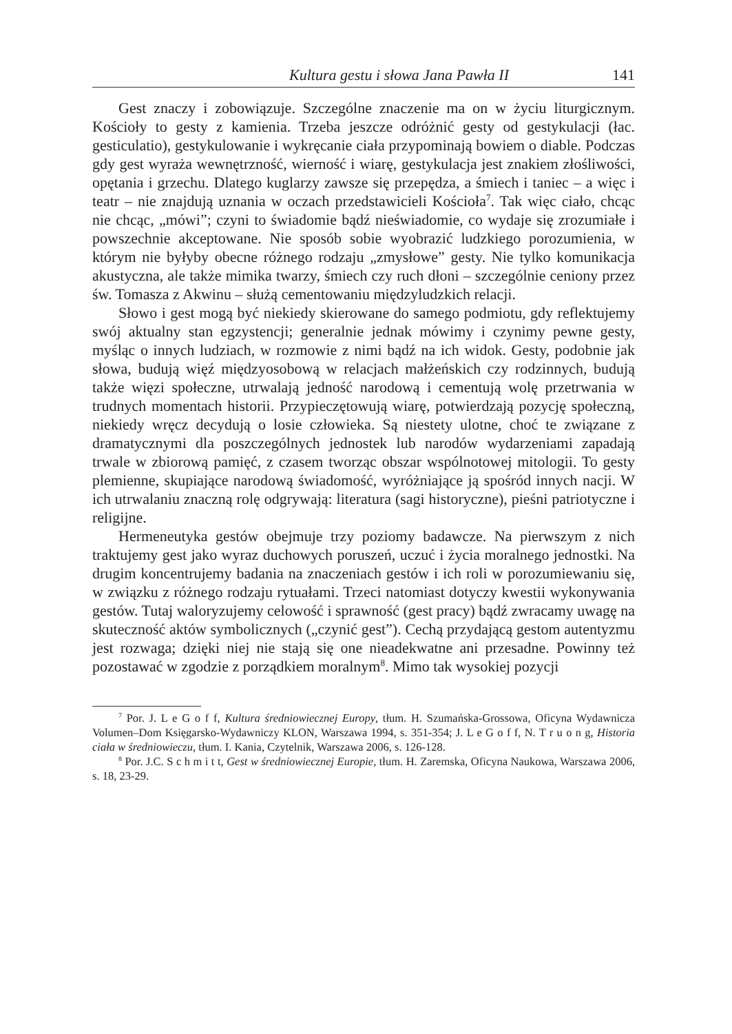Kultura gestu i słowa Jana Pawła II 141
Gest znaczy i zobowiązuje. Szczególne znaczenie ma on w życiu liturgicznym. Kościoły to gesty z kamienia. Trzeba jeszcze odróżnić gesty od gestykulacji (łac. gesticulatio), gestykulowanie i wykręcanie ciała przypominają bowiem o diable. Podczas gdy gest wyraża wewnętrzność, wierność i wiarę, gestykulacja jest znakiem złośliwości, opętania i grzechu. Dlatego kuglarzy zawsze się przepędza, a śmiech i taniec – a więc i teatr – nie znajdują uznania w oczach przedstawicieli Kościoła<sup>7</sup>. Tak więc ciało, chcąc nie chcąc, „mówi”; czyni to świadomie bądź nieświadomie, co wydaje się zrozumiałe i powszechnie akceptowane. Nie sposób sobie wyobrazić ludzkiego porozumienia, w którym nie byłyby obecne różnego rodzaju „zmysłowe” gesty. Nie tylko komunikacja akustyczna, ale także mimika twarzy, śmiech czy ruch dłoni – szczególnie ceniony przez św. Tomasza z Akwinu – służą cementowaniu międzyludzkich relacji.
Słowo i gest mogą być niekiedy skierowane do samego podmiotu, gdy reflektujemy swój aktualny stan egzystencji; generalnie jednak mówimy i czynimy pewne gesty, myśląc o innych ludziach, w rozmowie z nimi bądź na ich widok. Gesty, podobnie jak słowa, budują więź międzyosobową w relacjach małżeńskich czy rodzinnych, budują także więzi społeczne, utrwalają jedność narodową i cementują wolę przetrwania w trudnych momentach historii. Przypieczętowują wiarę, potwierdzają pozycję społeczną, niekiedy wręcz decydują o losie człowieka. Są niestety ulotne, choć te związane z dramatycznymi dla poszczególnych jednostek lub narodów wydarzeniami zapadają trwale w zbiorową pamięć, z czasem tworząc obszar wspólnotowej mitologii. To gesty plemienne, skupiające narodową świadomość, wyróżniające ją spośród innych nacji. W ich utrwalaniu znaczną rolę odgrywają: literatura (sagi historyczne), pieśni patriotyczne i religijne.
Hermeneutyka gestów obejmuje trzy poziomy badawcze. Na pierwszym z nich traktujemy gest jako wyraz duchowych poruszeń, uczuć i życia moralnego jednostki. Na drugim koncentrujemy badania na znaczeniach gestów i ich roli w porozumiewaniu się, w związku z różnego rodzaju rytuałami. Trzeci natomiast dotyczy kwestii wykonywania gestów. Tutaj waloryzujemy celowość i sprawność (gest pracy) bądź zwracamy uwagę na skuteczność aktów symbolicznych („czynić gest”). Cechą przydającą gestom autentyzmu jest rozwaga; dzięki niej nie stają się one nieadekwatne ani przesadne. Powinny też pozostawać w zgodzie z porządkiem moralnym<sup>8</sup>. Mimo tak wysokiej pozycji
<sup>7</sup> Por. J. L e G o f f, Kultura średniowiecznej Europy, tłum. H. Szumańska-Grossowa, Oficyna Wydawnicza Volumen–Dom Księgarsko-Wydawniczy KLON, Warszawa 1994, s. 351-354; J. L e G o f f, N. T r u o n g, Historia ciała w średniowieczu, tłum. I. Kania, Czytelnik, Warszawa 2006, s. 126-128.
<sup>8</sup> Por. J.C. S c h m i t t, Gest w średniowiecznej Europie, tłum. H. Zaremska, Oficyna Naukowa, Warszawa 2006, s. 18, 23-29.